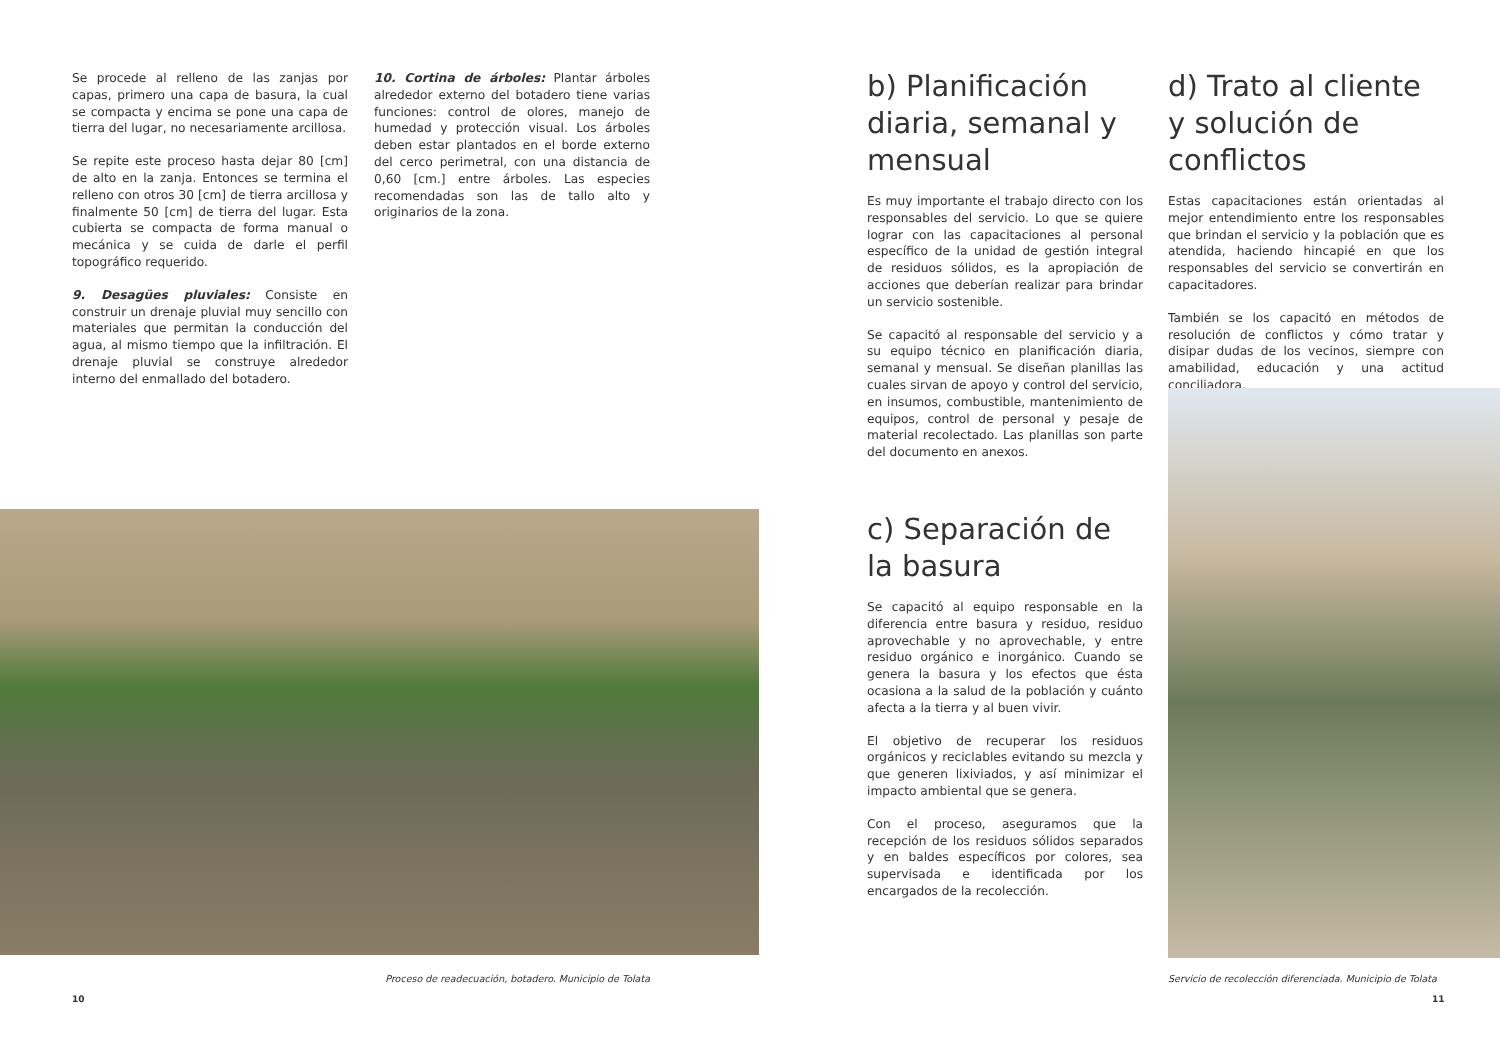Se procede al relleno de las zanjas por capas, primero una capa de basura, la cual se compacta y encima se pone una capa de tierra del lugar, no necesariamente arcillosa.
Se repite este proceso hasta dejar 80 [cm] de alto en la zanja. Entonces se termina el relleno con otros 30 [cm] de tierra arcillosa y finalmente 50 [cm] de tierra del lugar. Esta cubierta se compacta de forma manual o mecánica y se cuida de darle el perfil topográfico requerido.
9. Desagües pluviales: Consiste en construir un drenaje pluvial muy sencillo con materiales que permitan la conducción del agua, al mismo tiempo que la infiltración. El drenaje pluvial se construye alrededor interno del enmallado del botadero.
10. Cortina de árboles: Plantar árboles alrededor externo del botadero tiene varias funciones: control de olores, manejo de humedad y protección visual. Los árboles deben estar plantados en el borde externo del cerco perimetral, con una distancia de 0,60 [cm.] entre árboles. Las especies recomendadas son las de tallo alto y originarios de la zona.
Proceso de readecuación, botadero. Municipio de Tolata
10
b) Planificación diaria, semanal y mensual
Es muy importante el trabajo directo con los responsables del servicio. Lo que se quiere lograr con las capacitaciones al personal específico de la unidad de gestión integral de residuos sólidos, es la apropiación de acciones que deberían realizar para brindar un servicio sostenible.
Se capacitó al responsable del servicio y a su equipo técnico en planificación diaria, semanal y mensual. Se diseñan planillas las cuales sirvan de apoyo y control del servicio, en insumos, combustible, mantenimiento de equipos, control de personal y pesaje de material recolectado. Las planillas son parte del documento en anexos.
c) Separación de
la basura
Se capacitó al equipo responsable en la diferencia entre basura y residuo, residuo aprovechable y no aprovechable, y entre residuo orgánico e inorgánico. Cuando se genera la basura y los efectos que ésta ocasiona a la salud de la población y cuánto afecta a la tierra y al buen vivir.
El objetivo de recuperar los residuos orgánicos y reciclables evitando su mezcla y que generen lixiviados, y así minimizar el impacto ambiental que se genera.
Con el proceso, aseguramos que la recepción de los residuos sólidos separados y en baldes específicos por colores, sea supervisada e identificada por los encargados de la recolección.
d) Trato al cliente y solución de conflictos
Estas capacitaciones están orientadas al mejor entendimiento entre los responsables que brindan el servicio y la población que es atendida, haciendo hincapié en que los responsables del servicio se convertirán en capacitadores.
También se los capacitó en métodos de resolución de conflictos y cómo tratar y disipar dudas de los vecinos, siempre con amabilidad, educación y una actitud conciliadora.
Servicio de recolección diferenciada. Municipio de Tolata
11